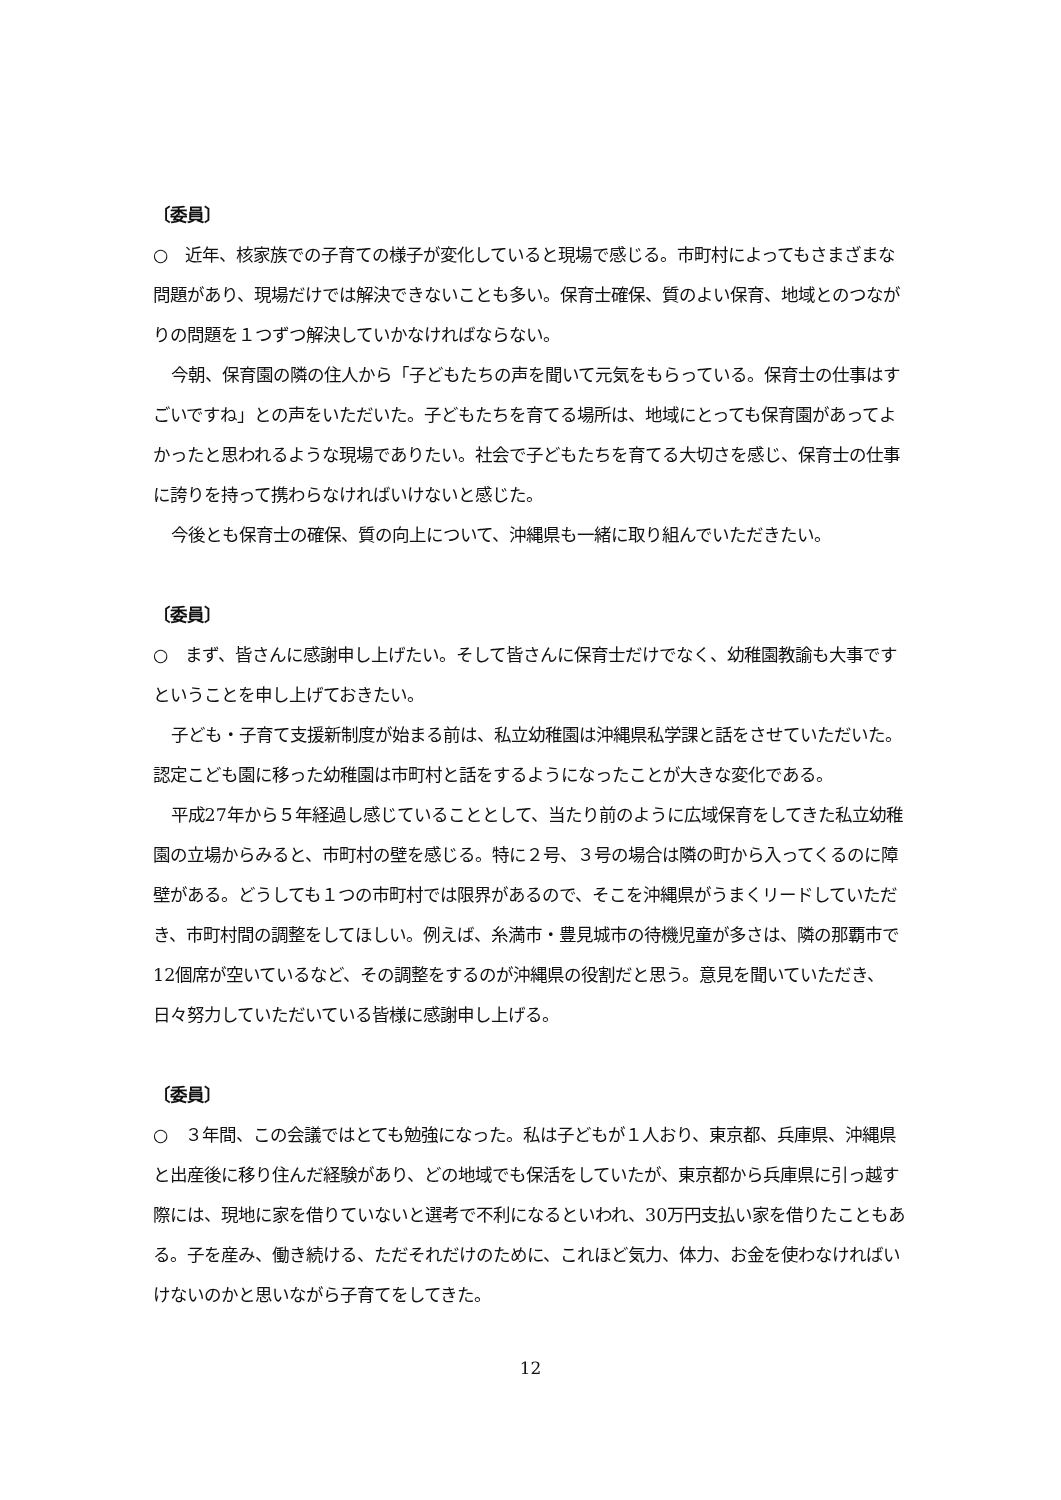〔委員〕
○　近年、核家族での子育ての様子が変化していると現場で感じる。市町村によってもさまざまな問題があり、現場だけでは解決できないことも多い。保育士確保、質のよい保育、地域とのつながりの問題を１つずつ解決していかなければならない。
今朝、保育園の隣の住人から「子どもたちの声を聞いて元気をもらっている。保育士の仕事はすごいですね」との声をいただいた。子どもたちを育てる場所は、地域にとっても保育園があってよかったと思われるような現場でありたい。社会で子どもたちを育てる大切さを感じ、保育士の仕事に誇りを持って携わらなければいけないと感じた。
今後とも保育士の確保、質の向上について、沖縄県も一緒に取り組んでいただきたい。
〔委員〕
○　まず、皆さんに感謝申し上げたい。そして皆さんに保育士だけでなく、幼稚園教諭も大事ですということを申し上げておきたい。
子ども・子育て支援新制度が始まる前は、私立幼稚園は沖縄県私学課と話をさせていただいた。認定こども園に移った幼稚園は市町村と話をするようになったことが大きな変化である。
平成27年から５年経過し感じていることとして、当たり前のように広域保育をしてきた私立幼稚園の立場からみると、市町村の壁を感じる。特に２号、３号の場合は隣の町から入ってくるのに障壁がある。どうしても１つの市町村では限界があるので、そこを沖縄県がうまくリードしていただき、市町村間の調整をしてほしい。例えば、糸満市・豊見城市の待機児童が多さは、隣の那覇市で12個席が空いているなど、その調整をするのが沖縄県の役割だと思う。意見を聞いていただき、日々努力していただいている皆様に感謝申し上げる。
〔委員〕
○　３年間、この会議ではとても勉強になった。私は子どもが１人おり、東京都、兵庫県、沖縄県と出産後に移り住んだ経験があり、どの地域でも保活をしていたが、東京都から兵庫県に引っ越す際には、現地に家を借りていないと選考で不利になるといわれ、30万円支払い家を借りたこともある。子を産み、働き続ける、ただそれだけのために、これほど気力、体力、お金を使わなければいけないのかと思いながら子育てをしてきた。
12